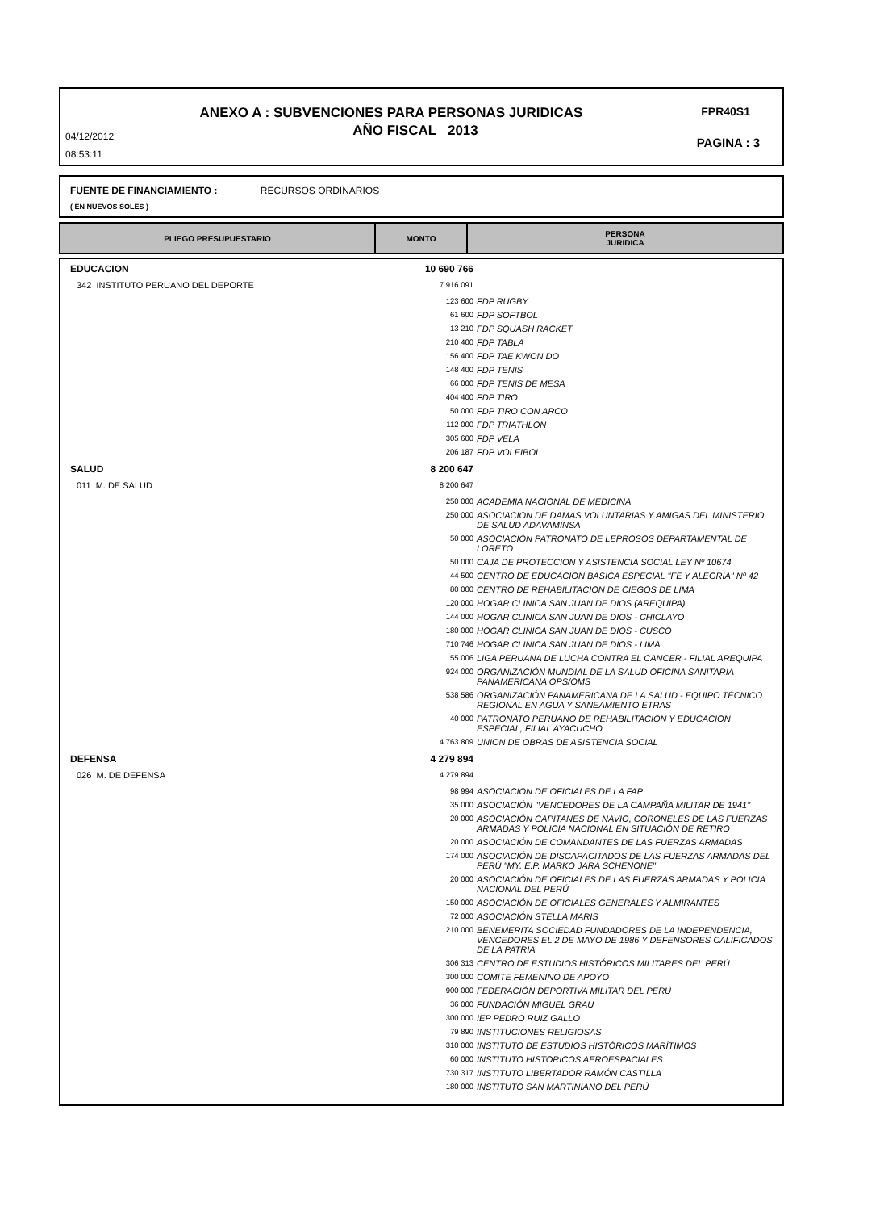ANEXO A : SUBVENCIONES PARA PERSONAS JURIDICAS FPR40S1
AÑO FISCAL 2013 04/12/2012
08:53:11
PAGINA : 3
FUENTE DE FINANCIAMIENTO : RECURSOS ORDINARIOS
( EN NUEVOS SOLES )
| PLIEGO PRESUPUESTARIO | MONTO | PERSONA JURIDICA |
| --- | --- | --- |
| EDUCACION | 10 690 766 | |
| 342 INSTITUTO PERUANO DEL DEPORTE | 7 916 091 | |
| | 123 600 | FDP RUGBY |
| | 61 600 | FDP SOFTBOL |
| | 13 210 | FDP SQUASH RACKET |
| | 210 400 | FDP TABLA |
| | 156 400 | FDP TAE KWON DO |
| | 148 400 | FDP TENIS |
| | 66 000 | FDP TENIS DE MESA |
| | 404 400 | FDP TIRO |
| | 50 000 | FDP TIRO CON ARCO |
| | 112 000 | FDP TRIATHLON |
| | 305 600 | FDP VELA |
| | 206 187 | FDP VOLEIBOL |
| SALUD | 8 200 647 | |
| 011 M. DE SALUD | 8 200 647 | |
| | 250 000 | ACADEMIA NACIONAL DE MEDICINA |
| | 250 000 | ASOCIACION DE DAMAS VOLUNTARIAS Y AMIGAS DEL MINISTERIO DE SALUD ADAVAMINSA |
| | 50 000 | ASOCIACIÓN PATRONATO DE LEPROSOS DEPARTAMENTAL DE LORETO |
| | 50 000 | CAJA DE PROTECCION Y ASISTENCIA SOCIAL LEY Nº 10674 |
| | 44 500 | CENTRO DE EDUCACION BASICA ESPECIAL "FE Y ALEGRIA" Nº 42 |
| | 80 000 | CENTRO DE REHABILITACION DE CIEGOS DE LIMA |
| | 120 000 | HOGAR CLINICA SAN JUAN DE DIOS (AREQUIPA) |
| | 144 000 | HOGAR CLINICA SAN JUAN DE DIOS - CHICLAYO |
| | 180 000 | HOGAR CLINICA SAN JUAN DE DIOS - CUSCO |
| | 710 746 | HOGAR CLINICA SAN JUAN DE DIOS - LIMA |
| | 55 006 | LIGA PERUANA DE LUCHA CONTRA EL CANCER - FILIAL AREQUIPA |
| | 924 000 | ORGANIZACIÓN MUNDIAL DE LA SALUD OFICINA SANITARIA PANAMERICANA OPS/OMS |
| | 538 586 | ORGANIZACIÓN PANAMERICANA DE LA SALUD - EQUIPO TÉCNICO REGIONAL EN AGUA Y SANEAMIENTO ETRAS |
| | 40 000 | PATRONATO PERUANO DE REHABILITACION Y EDUCACION ESPECIAL, FILIAL AYACUCHO |
| | 4 763 809 | UNION DE OBRAS DE ASISTENCIA SOCIAL |
| DEFENSA | 4 279 894 | |
| 026 M. DE DEFENSA | 4 279 894 | |
| | 98 994 | ASOCIACION DE OFICIALES DE LA FAP |
| | 35 000 | ASOCIACIÓN "VENCEDORES DE LA CAMPAÑA MILITAR DE 1941" |
| | 20 000 | ASOCIACIÓN CAPITANES DE NAVIO, CORONELES DE LAS FUERZAS ARMADAS Y POLICIA NACIONAL EN SITUACIÓN DE RETIRO |
| | 20 000 | ASOCIACIÓN DE COMANDANTES DE LAS FUERZAS ARMADAS |
| | 174 000 | ASOCIACIÓN DE DISCAPACITADOS DE LAS FUERZAS ARMADAS DEL PERÚ "MY. E.P. MARKO JARA SCHENONE" |
| | 20 000 | ASOCIACIÓN DE OFICIALES DE LAS FUERZAS ARMADAS Y POLICIA NACIONAL DEL PERÚ |
| | 150 000 | ASOCIACIÓN DE OFICIALES GENERALES Y ALMIRANTES |
| | 72 000 | ASOCIACIÓN STELLA MARIS |
| | 210 000 | BENEMERITA SOCIEDAD FUNDADORES DE LA INDEPENDENCIA, VENCEDORES EL 2 DE MAYO DE 1986 Y DEFENSORES CALIFICADOS DE LA PATRIA |
| | 306 313 | CENTRO DE ESTUDIOS HISTÓRICOS MILITARES DEL PERÚ |
| | 300 000 | COMITE FEMENINO DE APOYO |
| | 900 000 | FEDERACIÓN DEPORTIVA MILITAR DEL PERÚ |
| | 36 000 | FUNDACIÓN MIGUEL GRAU |
| | 300 000 | IEP PEDRO RUIZ GALLO |
| | 79 890 | INSTITUCIONES RELIGIOSAS |
| | 310 000 | INSTITUTO DE ESTUDIOS HISTÓRICOS MARÍTIMOS |
| | 60 000 | INSTITUTO HISTORICOS AEROESPACIALES |
| | 730 317 | INSTITUTO LIBERTADOR RAMÓN CASTILLA |
| | 180 000 | INSTITUTO SAN MARTINIANO DEL PERÚ |